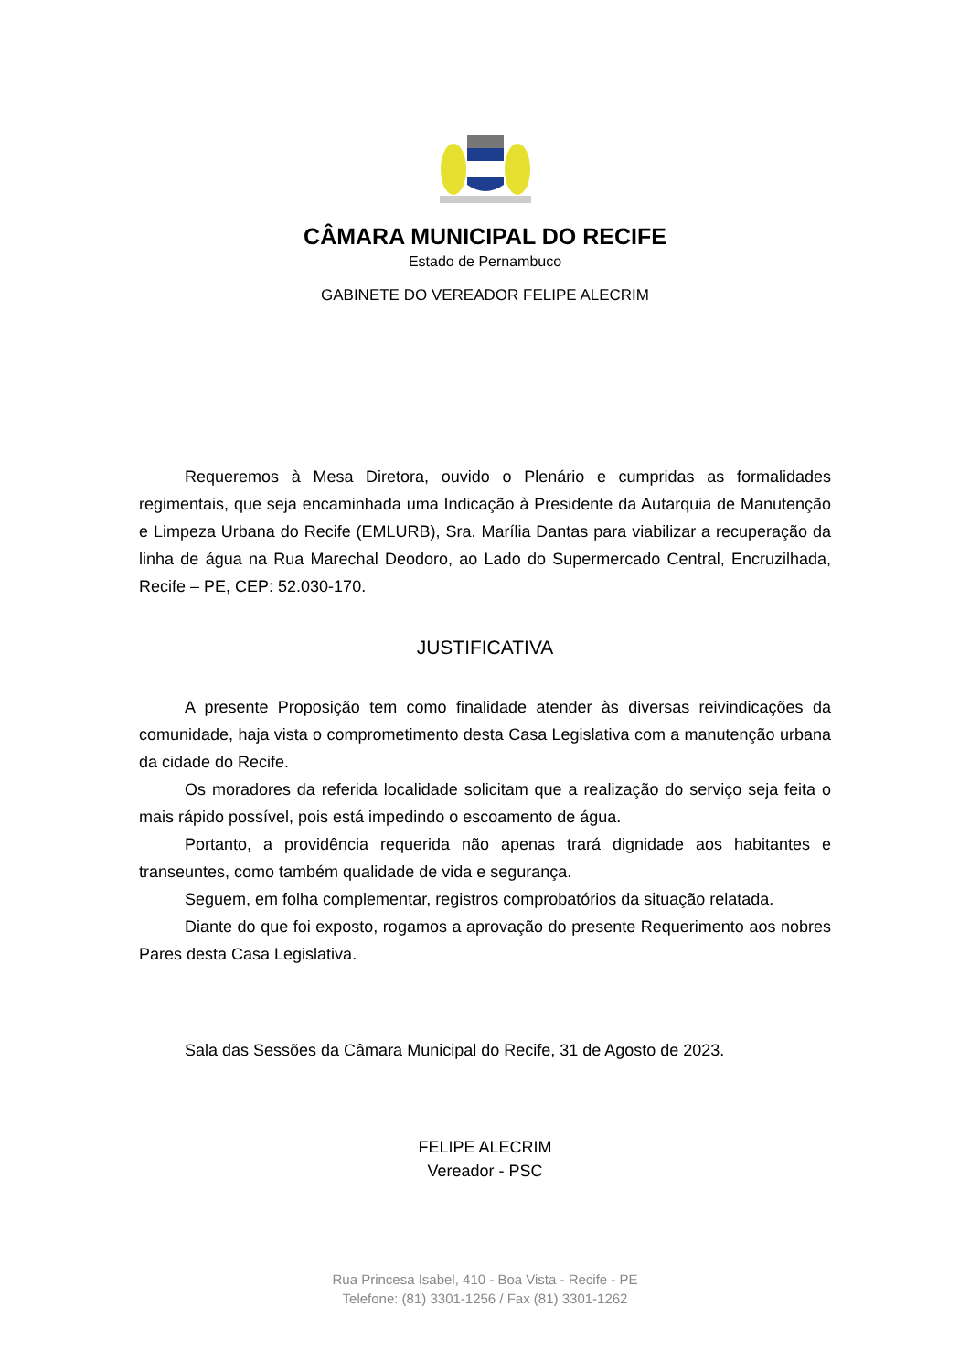CÂMARA MUNICIPAL DO RECIFE
Estado de Pernambuco
GABINETE DO VEREADOR FELIPE ALECRIM
Requeremos à Mesa Diretora, ouvido o Plenário e cumpridas as formalidades regimentais, que seja encaminhada uma Indicação à Presidente da Autarquia de Manutenção e Limpeza Urbana do Recife (EMLURB), Sra. Marília Dantas para viabilizar a recuperação da linha de água na Rua Marechal Deodoro, ao Lado do Supermercado Central, Encruzilhada, Recife – PE, CEP: 52.030-170.
JUSTIFICATIVA
A presente Proposição tem como finalidade atender às diversas reivindicações da comunidade, haja vista o comprometimento desta Casa Legislativa com a manutenção urbana da cidade do Recife.
Os moradores da referida localidade solicitam que a realização do serviço seja feita o mais rápido possível, pois está impedindo o escoamento de água.
Portanto, a providência requerida não apenas trará dignidade aos habitantes e transeuntes, como também qualidade de vida e segurança.
Seguem, em folha complementar, registros comprobatórios da situação relatada.
Diante do que foi exposto, rogamos a aprovação do presente Requerimento aos nobres Pares desta Casa Legislativa.
Sala das Sessões da Câmara Municipal do Recife, 31 de Agosto de 2023.
FELIPE ALECRIM
Vereador - PSC
Rua Princesa Isabel, 410 - Boa Vista - Recife - PE
Telefone: (81) 3301-1256 / Fax (81) 3301-1262